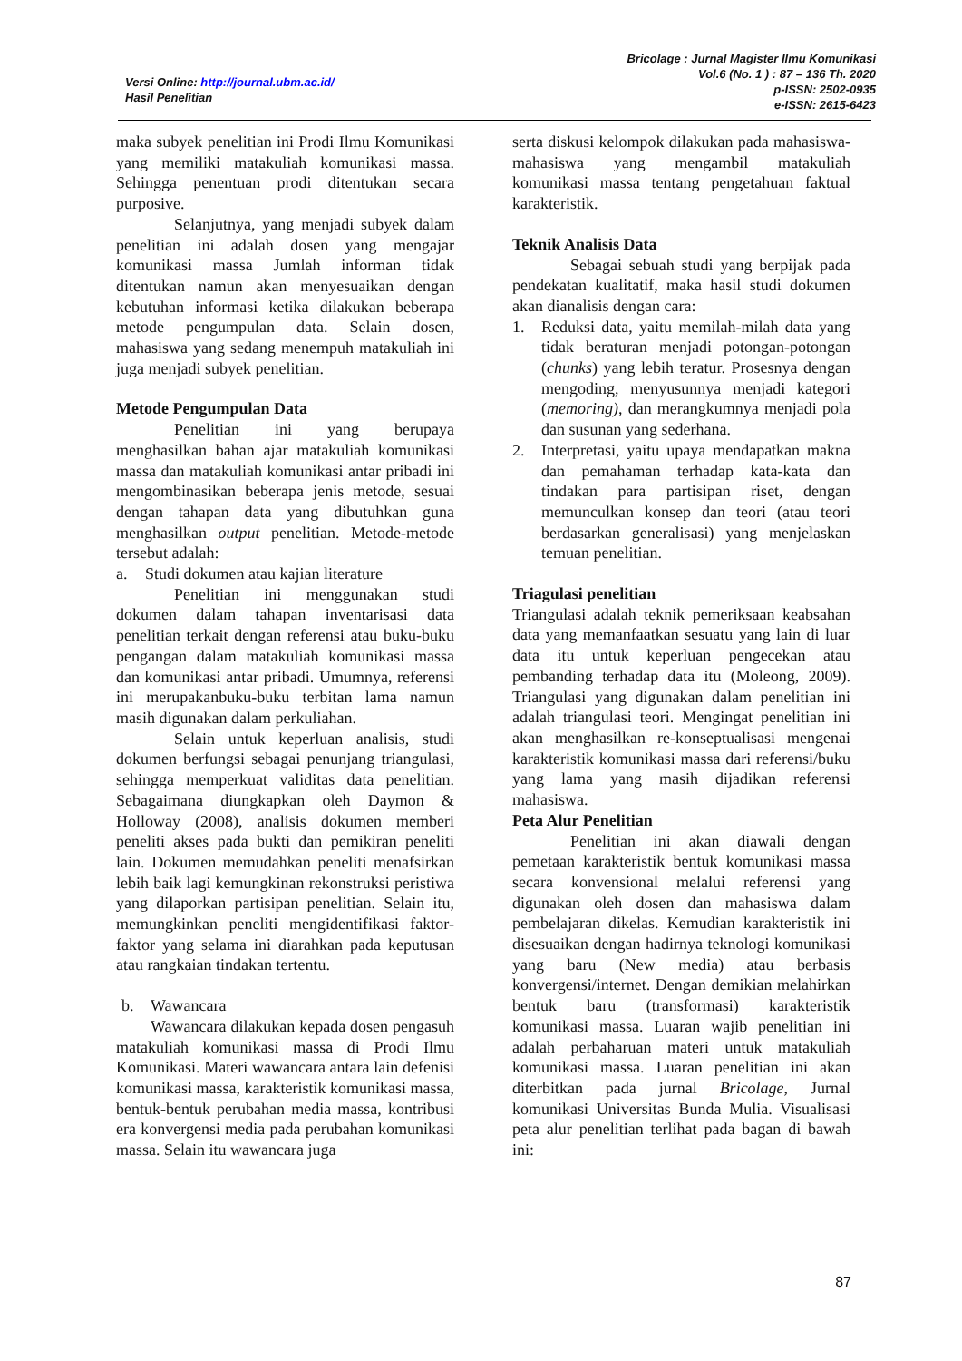Versi Online: http://journal.ubm.ac.id/
Hasil Penelitian
Bricolage : Jurnal Magister Ilmu Komunikasi
Vol.6 (No. 1 ) : 87 – 136 Th. 2020
p-ISSN: 2502-0935
e-ISSN: 2615-6423
maka subyek penelitian ini Prodi Ilmu Komunikasi yang memiliki matakuliah komunikasi massa. Sehingga penentuan prodi ditentukan secara purposive.
Selanjutnya, yang menjadi subyek dalam penelitian ini adalah dosen yang mengajar komunikasi massa Jumlah informan tidak ditentukan namun akan menyesuaikan dengan kebutuhan informasi ketika dilakukan beberapa metode pengumpulan data. Selain dosen, mahasiswa yang sedang menempuh matakuliah ini juga menjadi subyek penelitian.
Metode Pengumpulan Data
Penelitian ini yang berupaya menghasilkan bahan ajar matakuliah komunikasi massa dan matakuliah komunikasi antar pribadi ini mengombinasikan beberapa jenis metode, sesuai dengan tahapan data yang dibutuhkan guna menghasilkan output penelitian. Metode-metode tersebut adalah:
a. Studi dokumen atau kajian literature
Penelitian ini menggunakan studi dokumen dalam tahapan inventarisasi data penelitian terkait dengan referensi atau buku-buku pengangan dalam matakuliah komunikasi massa dan komunikasi antar pribadi. Umumnya, referensi ini merupakanbuku-buku terbitan lama namun masih digunakan dalam perkuliahan.
Selain untuk keperluan analisis, studi dokumen berfungsi sebagai penunjang triangulasi, sehingga memperkuat validitas data penelitian. Sebagaimana diungkapkan oleh Daymon & Holloway (2008), analisis dokumen memberi peneliti akses pada bukti dan pemikiran peneliti lain. Dokumen memudahkan peneliti menafsirkan lebih baik lagi kemungkinan rekonstruksi peristiwa yang dilaporkan partisipan penelitian. Selain itu, memungkinkan peneliti mengidentifikasi faktor-faktor yang selama ini diarahkan pada keputusan atau rangkaian tindakan tertentu.
b. Wawancara
Wawancara dilakukan kepada dosen pengasuh matakuliah komunikasi massa di Prodi Ilmu Komunikasi. Materi wawancara antara lain defenisi komunikasi massa, karakteristik komunikasi massa, bentuk-bentuk perubahan media massa, kontribusi era konvergensi media pada perubahan komunikasi massa. Selain itu wawancara juga
serta diskusi kelompok dilakukan pada mahasiswa-mahasiswa yang mengambil matakuliah komunikasi massa tentang pengetahuan faktual karakteristik.
Teknik Analisis Data
Sebagai sebuah studi yang berpijak pada pendekatan kualitatif, maka hasil studi dokumen akan dianalisis dengan cara:
1. Reduksi data, yaitu memilah-milah data yang tidak beraturan menjadi potongan-potongan (chunks) yang lebih teratur. Prosesnya dengan mengoding, menyusunnya menjadi kategori (memoring), dan merangkumnya menjadi pola dan susunan yang sederhana.
2. Interpretasi, yaitu upaya mendapatkan makna dan pemahaman terhadap kata-kata dan tindakan para partisipan riset, dengan memunculkan konsep dan teori (atau teori berdasarkan generalisasi) yang menjelaskan temuan penelitian.
Triagulasi penelitian
Triangulasi adalah teknik pemeriksaan keabsahan data yang memanfaatkan sesuatu yang lain di luar data itu untuk keperluan pengecekan atau pembanding terhadap data itu (Moleong, 2009). Triangulasi yang digunakan dalam penelitian ini adalah triangulasi teori. Mengingat penelitian ini akan menghasilkan re-konseptualisasi mengenai karakteristik komunikasi massa dari referensi/buku yang lama yang masih dijadikan referensi mahasiswa.
Peta Alur Penelitian
Penelitian ini akan diawali dengan pemetaan karakteristik bentuk komunikasi massa secara konvensional melalui referensi yang digunakan oleh dosen dan mahasiswa dalam pembelajaran dikelas. Kemudian karakteristik ini disesuaikan dengan hadirnya teknologi komunikasi yang baru (New media) atau berbasis konvergensi/internet. Dengan demikian melahirkan bentuk baru (transformasi) karakteristik komunikasi massa. Luaran wajib penelitian ini adalah perbaharuan materi untuk matakuliah komunikasi massa. Luaran penelitian ini akan diterbitkan pada jurnal Bricolage, Jurnal komunikasi Universitas Bunda Mulia. Visualisasi peta alur penelitian terlihat pada bagan di bawah ini:
87